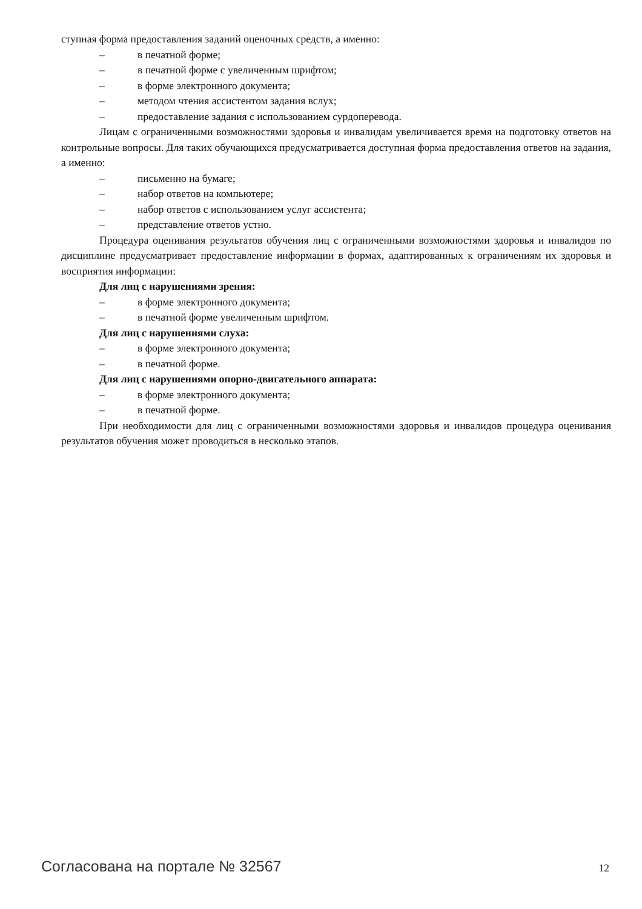ступная форма предоставления заданий оценочных средств, а именно:
– в печатной форме;
– в печатной форме с увеличенным шрифтом;
– в форме электронного документа;
– методом чтения ассистентом задания вслух;
– предоставление задания с использованием сурдоперевода.
Лицам с ограниченными возможностями здоровья и инвалидам увеличивается время на подготовку ответов на контрольные вопросы. Для таких обучающихся предусматривается доступная форма предоставления ответов на задания, а именно:
– письменно на бумаге;
– набор ответов на компьютере;
– набор ответов с использованием услуг ассистента;
– представление ответов устно.
Процедура оценивания результатов обучения лиц с ограниченными возможностями здоровья и инвалидов по дисциплине предусматривает предоставление информации в формах, адаптированных к ограничениям их здоровья и восприятия информации:
Для лиц с нарушениями зрения:
– в форме электронного документа;
– в печатной форме увеличенным шрифтом.
Для лиц с нарушениями слуха:
– в форме электронного документа;
– в печатной форме.
Для лиц с нарушениями опорно-двигательного аппарата:
– в форме электронного документа;
– в печатной форме.
При необходимости для лиц с ограниченными возможностями здоровья и инвалидов процедура оценивания результатов обучения может проводиться в несколько этапов.
Согласована на портале № 32567 12